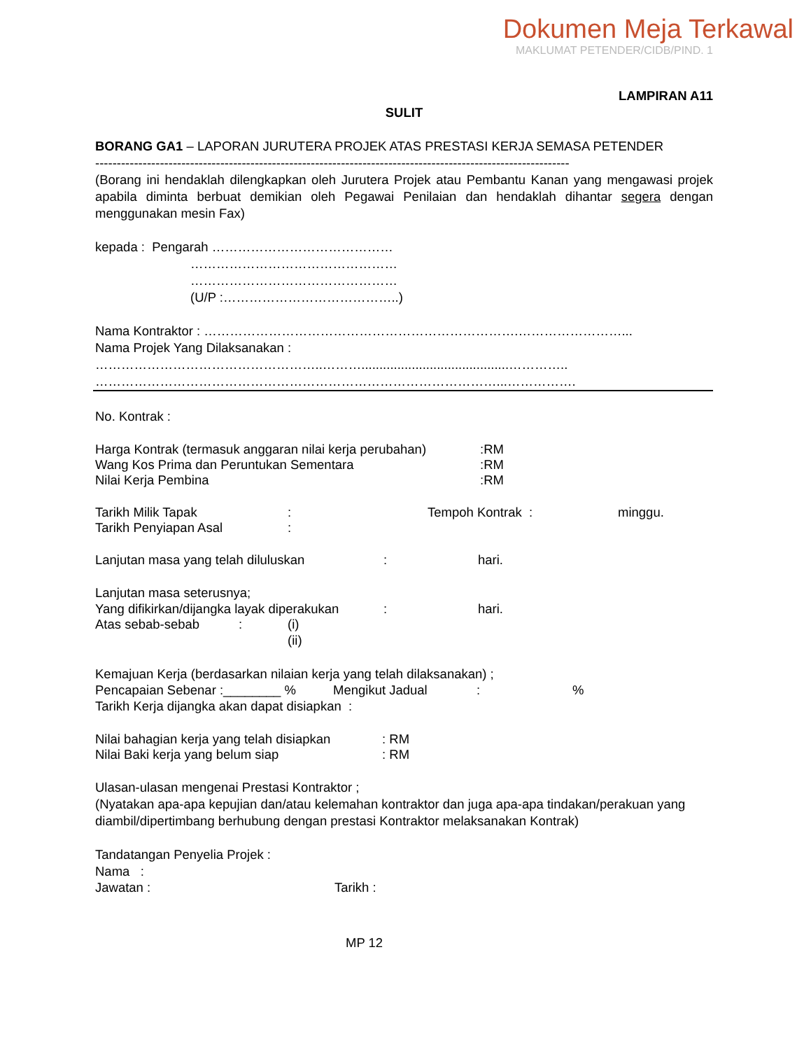Dokumen Meja Terkawal
MAKLUMAT PETENDER/CIDB/PIND. 1
LAMPIRAN A11
SULIT
BORANG GA1 – LAPORAN JURUTERA PROJEK ATAS PRESTASI KERJA SEMASA PETENDER
--------------------------------------------------------------------------------------------------------------
(Borang ini hendaklah dilengkapkan oleh Jurutera Projek atau Pembantu Kanan yang mengawasi projek apabila diminta berbuat demikian oleh Pegawai Penilaian dan hendaklah dihantar segera dengan menggunakan mesin Fax)
kepada : Pengarah ……………………………………
…………………………………………
…………………………………………
(U/P :…………………………………..)
Nama Kontraktor : ……………………………………………………………….……………………...
Nama Projek Yang Dilaksanakan :
……………………………………………..……….........................................…………..
…………………………………………………………………………………...…………….
No. Kontrak :
Harga Kontrak (termasuk anggaran nilai kerja perubahan):RM
Wang Kos Prima dan Peruntukan Sementara:RM
Nilai Kerja Pembina:RM
Tarikh Milik Tapak: Tempoh Kontrak : minggu.
Tarikh Penyiapan Asal:
Lanjutan masa yang telah diluluskan: hari.
Lanjutan masa seterusnya;
Yang difikirkan/dijangka layak diperakukan: hari.
Atas sebab-sebab: (i)
(ii)
Kemajuan Kerja (berdasarkan nilaian kerja yang telah dilaksanakan) ;
Pencapaian Sebenar :________ % Mengikut Jadual:%
Tarikh Kerja dijangka akan dapat disiapkan :
Nilai bahagian kerja yang telah disiapkan: RM
Nilai Baki kerja yang belum siap: RM
Ulasan-ulasan mengenai Prestasi Kontraktor ;
(Nyatakan apa-apa kepujian dan/atau kelemahan kontraktor dan juga apa-apa tindakan/perakuan yang diambil/dipertimbang berhubung dengan prestasi Kontraktor melaksanakan Kontrak)
Tandatangan Penyelia Projek :
Nama :
Jawatan : Tarikh :
MP 12